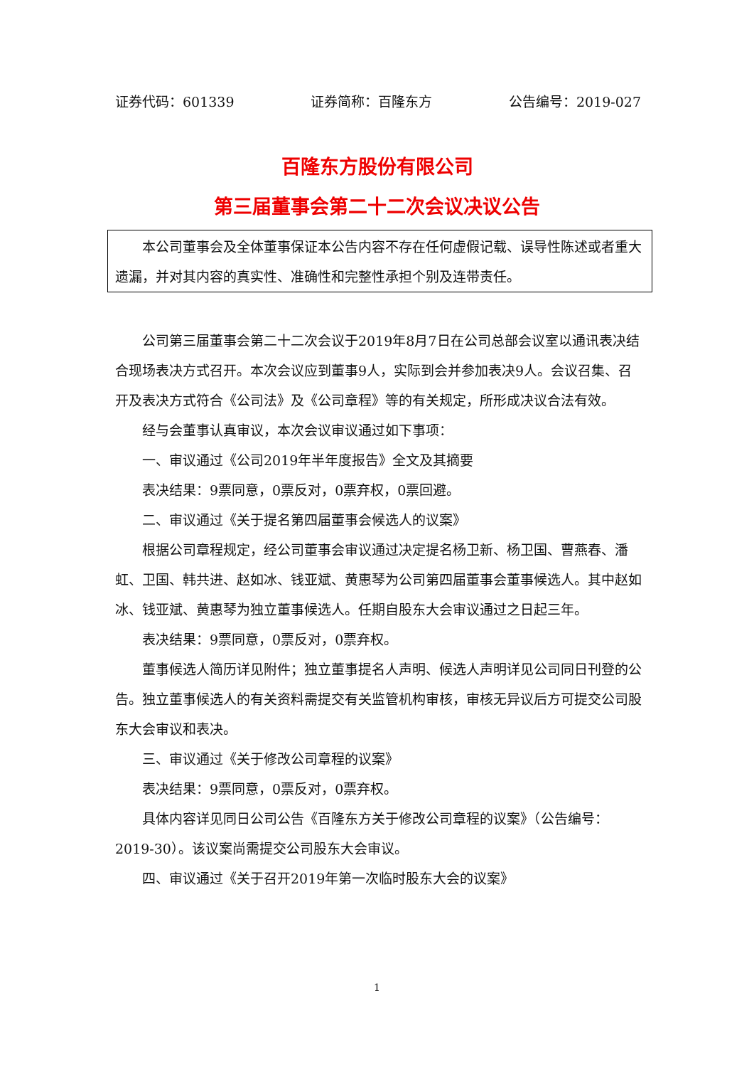证券代码：601339 证券简称：百隆东方 公告编号：2019-027
百隆东方股份有限公司
第三届董事会第二十二次会议决议公告
本公司董事会及全体董事保证本公告内容不存在任何虚假记载、误导性陈述或者重大遗漏，并对其内容的真实性、准确性和完整性承担个别及连带责任。
公司第三届董事会第二十二次会议于2019年8月7日在公司总部会议室以通讯表决结合现场表决方式召开。本次会议应到董事9人，实际到会并参加表决9人。会议召集、召开及表决方式符合《公司法》及《公司章程》等的有关规定，所形成决议合法有效。
经与会董事认真审议，本次会议审议通过如下事项：
一、审议通过《公司2019年半年度报告》全文及其摘要
表决结果：9票同意，0票反对，0票弃权，0票回避。
二、审议通过《关于提名第四届董事会候选人的议案》
根据公司章程规定，经公司董事会审议通过决定提名杨卫新、杨卫国、曹燕春、潘虹、卫国、韩共进、赵如冰、钱亚斌、黄惠琴为公司第四届董事会董事候选人。其中赵如冰、钱亚斌、黄惠琴为独立董事候选人。任期自股东大会审议通过之日起三年。
表决结果：9票同意，0票反对，0票弃权。
董事候选人简历详见附件；独立董事提名人声明、候选人声明详见公司同日刊登的公告。独立董事候选人的有关资料需提交有关监管机构审核，审核无异议后方可提交公司股东大会审议和表决。
三、审议通过《关于修改公司章程的议案》
表决结果：9票同意，0票反对，0票弃权。
具体内容详见同日公司公告《百隆东方关于修改公司章程的议案》（公告编号：2019-30）。该议案尚需提交公司股东大会审议。
四、审议通过《关于召开2019年第一次临时股东大会的议案》
1